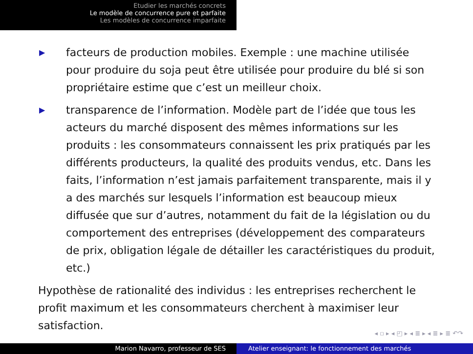Etudier les marchés concrets
Le modèle de concurrence pure et parfaite
Les modèles de concurrence imparfaite
▶ facteurs de production mobiles. Exemple : une machine utilisée pour produire du soja peut être utilisée pour produire du blé si son propriétaire estime que c’est un meilleur choix.
▶ transparence de l’information. Modèle part de l’idée que tous les acteurs du marché disposent des mêmes informations sur les produits : les consommateurs connaissent les prix pratiqués par les différents producteurs, la qualité des produits vendus, etc. Dans les faits, l’information n’est jamais parfaitement transparente, mais il y a des marchés sur lesquels l’information est beaucoup mieux diffusée que sur d’autres, notamment du fait de la législation ou du comportement des entreprises (développement des comparateurs de prix, obligation légale de détailler les caractéristiques du produit, etc.)
Hypothèse de rationalité des individus : les entreprises recherchent le profit maximum et les consommateurs cherchent à maximiser leur satisfaction.
◂ ▫ ▸ ◂ ◰ ▸ ◂ ≣ ▸ ◂ ≣ ▸ ≣ ↶↷
Marion Navarro, professeur de SES Atelier enseignant: le fonctionnement des marchés